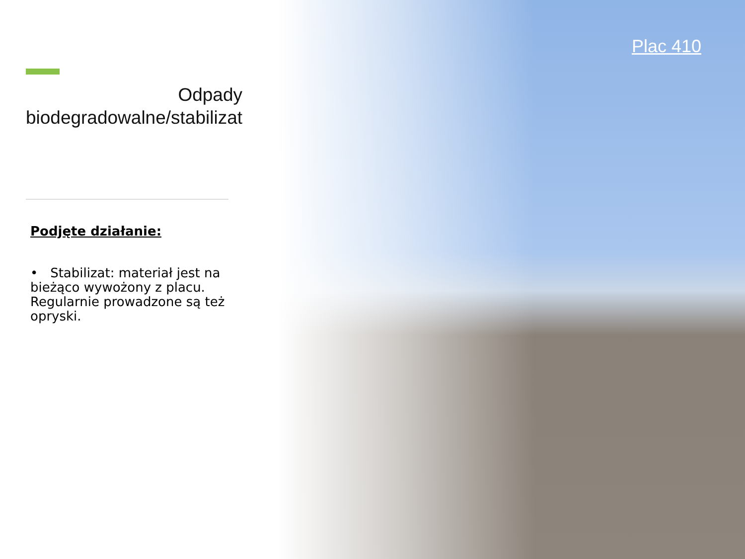Odpady biodegradowalne/stabilizat
Podjęte działanie:
• Stabilizat: materiał jest na bieżąco wywożony z placu. Regularnie prowadzone są też opryski.
Plac 410